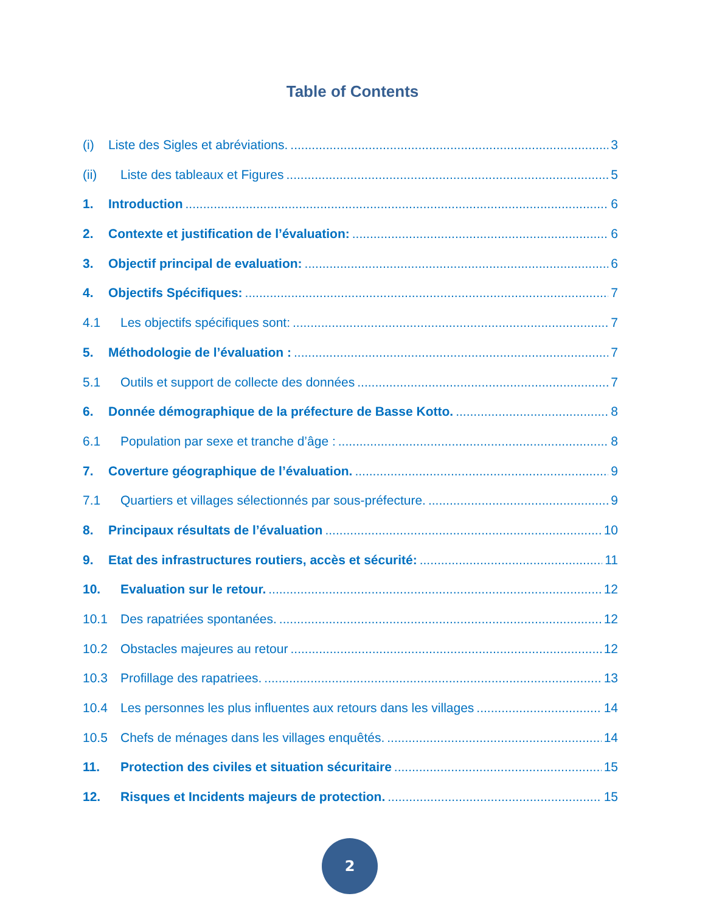Table of Contents
(i) Liste des Sigles et abréviations. 3
(ii) Liste des tableaux et Figures 5
1. Introduction 6
2. Contexte et justification de l’évaluation: 6
3. Objectif principal de evaluation: 6
4. Objectifs Spécifiques: 7
4.1 Les objectifs spécifiques sont: 7
5. Méthodologie de l’évaluation : 7
5.1 Outils et support de collecte des données 7
6. Donnée démographique de la préfecture de Basse Kotto. 8
6.1 Population par sexe et tranche d’âge : 8
7. Coverture géographique de l’évaluation. 9
7.1 Quartiers et villages sélectionnés par sous-préfecture. 9
8. Principaux résultats de l’évaluation 10
9. Etat des infrastructures routiers, accès et sécurité: 11
10. Evaluation sur le retour. 12
10.1 Des rapatriées spontanées. 12
10.2 Obstacles majeures au retour 12
10.3 Profillage des rapatriees. 13
10.4 Les personnes les plus influentes aux retours dans les villages 14
10.5 Chefs de ménages dans les villages enquêtés. 14
11. Protection des civiles et situation sécuritaire 15
12. Risques et Incidents majeurs de protection. 15
2